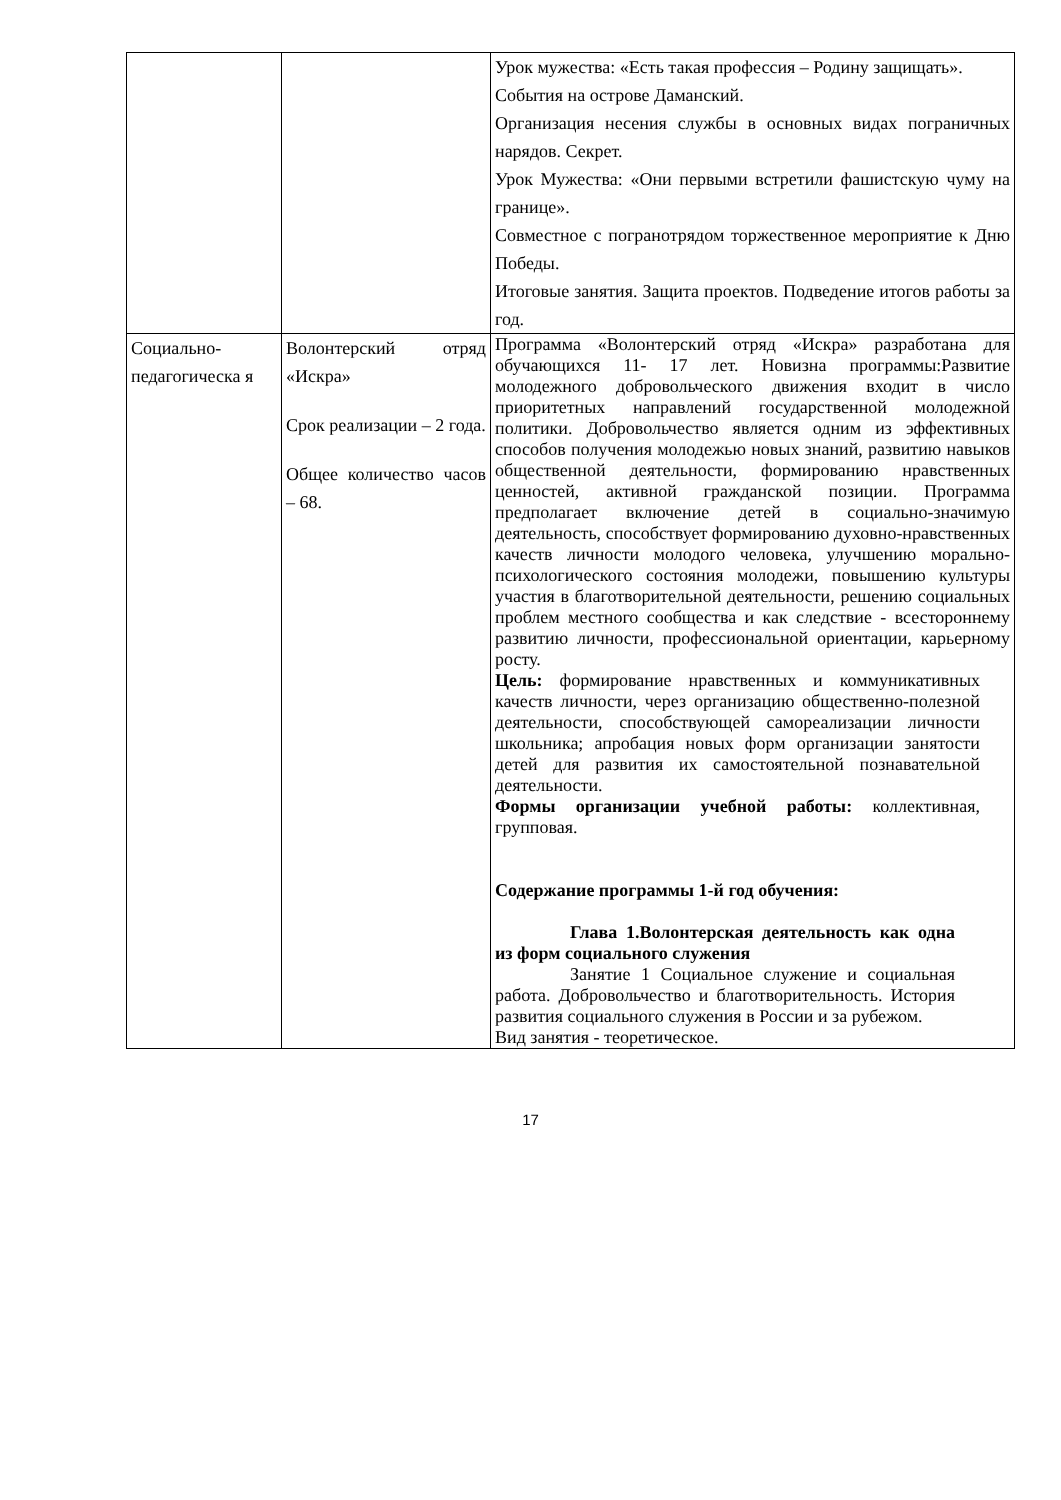| | | Урок мужества: «Есть такая профессия – Родину защищать». События на острове Даманский. Организация несения службы в основных видах пограничных нарядов. Секрет. Урок Мужества: «Они первыми встретили фашистскую чуму на границе». Совместное с погранотрядом торжественное мероприятие к Дню Победы. Итоговые занятия. Защита проектов. Подведение итогов работы за год. |
| Социально-педагогическа я | Волонтерский отряд «Искра» Срок реализации – 2 года. Общее количество часов – 68. | Программа «Волонтерский отряд «Искра» разработана для обучающихся 11- 17 лет. Новизна программы:Развитие молодежного добровольческого движения входит в число приоритетных направлений государственной молодежной политики. Добровольчество является одним из эффективных способов получения молодежью новых знаний, развитию навыков общественной деятельности, формированию нравственных ценностей, активной гражданской позиции. Программа предполагает включение детей в социально-значимую деятельность, способствует формированию духовно-нравственных качеств личности молодого человека, улучшению морально-психологического состояния молодежи, повышению культуры участия в благотворительной деятельности, решению социальных проблем местного сообщества и как следствие - всестороннему развитию личности, профессиональной ориентации, карьерному росту. Цель: формирование нравственных и коммуникативных качеств личности, через организацию общественно-полезной деятельности, способствующей самореализации личности школьника; апробация новых форм организации занятости детей для развития их самостоятельной познавательной деятельности. Формы организации учебной работы: коллективная, групповая. Содержание программы 1-й год обучения: Глава 1.Волонтерская деятельность как одна из форм социального служения Занятие 1 Социальное служение и социальная работа. Добровольчество и благотворительность. История развития социального служения в России и за рубежом. Вид занятия - теоретическое. |
17